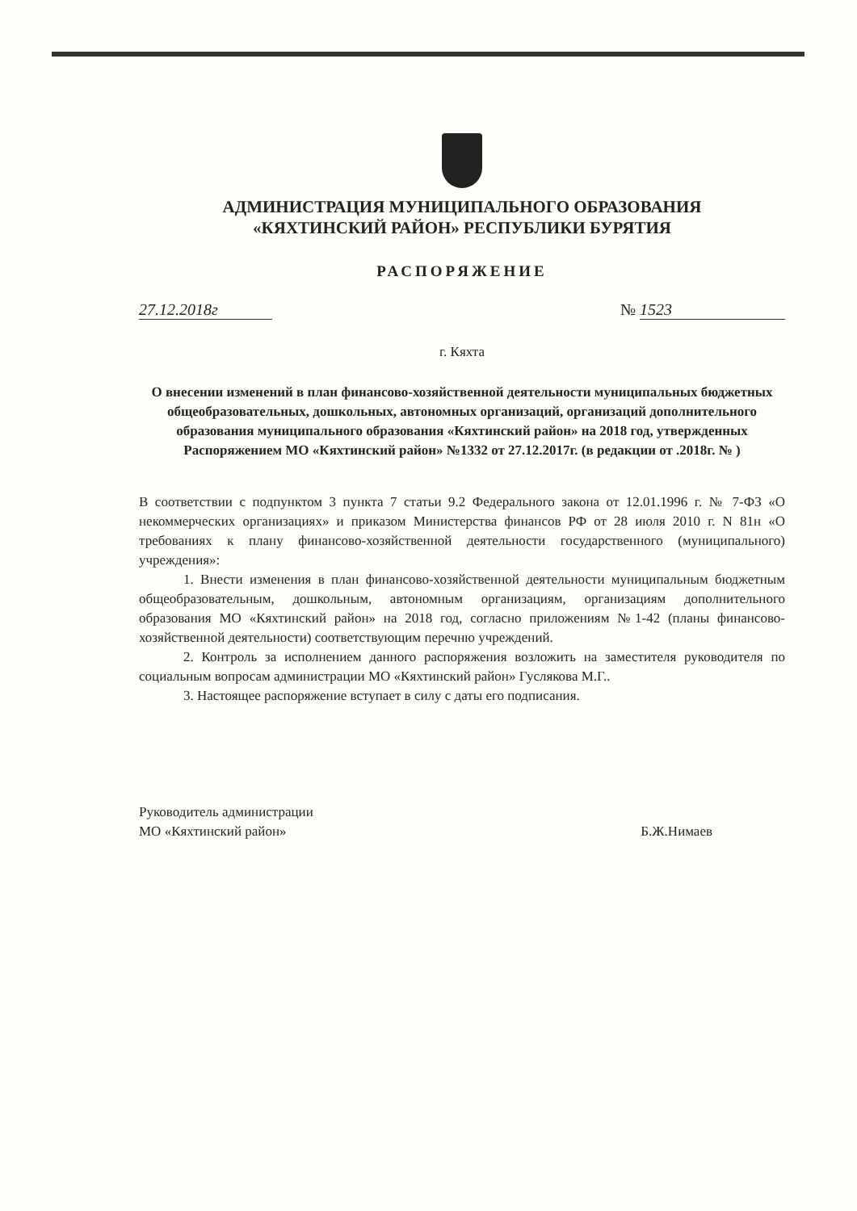АДМИНИСТРАЦИЯ МУНИЦИПАЛЬНОГО ОБРАЗОВАНИЯ
«КЯХТИНСКИЙ РАЙОН» РЕСПУБЛИКИ БУРЯТИЯ
РАСПОРЯЖЕНИЕ
27.12.2018г № 1523
г. Кяхта
О внесении изменений в план финансово-хозяйственной деятельности муниципальных бюджетных общеобразовательных, дошкольных, автономных организаций, организаций дополнительного образования муниципального образования «Кяхтинский район» на 2018 год, утвержденных Распоряжением МО «Кяхтинский район» №1332 от 27.12.2017г. (в редакции от .2018г. № )
В соответствии с подпунктом 3 пункта 7 статьи 9.2 Федерального закона от 12.01.1996 г. № 7-ФЗ «О некоммерческих организациях» и приказом Министерства финансов РФ от 28 июля 2010 г. N 81н «О требованиях к плану финансово-хозяйственной деятельности государственного (муниципального) учреждения»:
1. Внести изменения в план финансово-хозяйственной деятельности муниципальным бюджетным общеобразовательным, дошкольным, автономным организациям, организациям дополнительного образования МО «Кяхтинский район» на 2018 год, согласно приложениям №1-42 (планы финансово-хозяйственной деятельности) соответствующим перечню учреждений.
2. Контроль за исполнением данного распоряжения возложить на заместителя руководителя по социальным вопросам администрации МО «Кяхтинский район» Гуслякова М.Г..
3. Настоящее распоряжение вступает в силу с даты его подписания.
Руководитель администрации
МО «Кяхтинский район»
Б.Ж.Нимаев